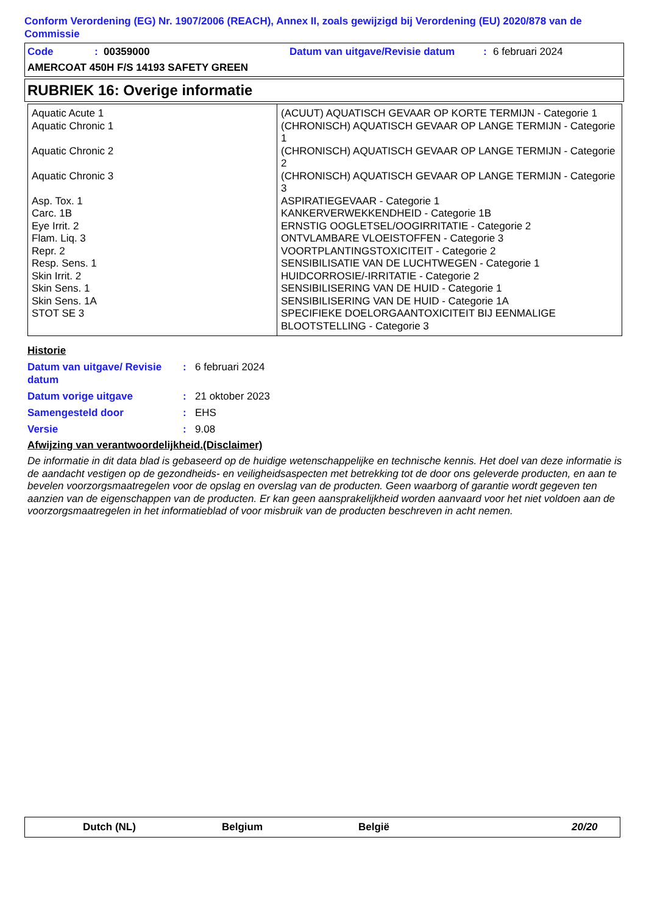Conform Verordening (EG) Nr. 1907/2006 (REACH), Annex II, zoals gewijzigd bij Verordening (EU) 2020/878 van de Commissie
Code: 00359000 Datum van uitgave/Revisie datum: 6 februari 2024
AMERCOAT 450H F/S 14193 SAFETY GREEN
RUBRIEK 16: Overige informatie
| Aquatic Acute 1 Aquatic Chronic 1 Aquatic Chronic 2 Aquatic Chronic 3 Asp. Tox. 1 Carc. 1B Eye Irrit. 2 Flam. Liq. 3 Repr. 2 Resp. Sens. 1 Skin Irrit. 2 Skin Sens. 1 Skin Sens. 1A STOT SE 3 | (ACUUT) AQUATISCH GEVAAR OP KORTE TERMIJN - Categorie 1 (CHRONISCH) AQUATISCH GEVAAR OP LANGE TERMIJN - Categorie 1 (CHRONISCH) AQUATISCH GEVAAR OP LANGE TERMIJN - Categorie 2 (CHRONISCH) AQUATISCH GEVAAR OP LANGE TERMIJN - Categorie 3 ASPIRATIEGEVAAR - Categorie 1 KANKERVERWEKKENDHEID - Categorie 1B ERNSTIG OOGLETSEL/OOGIRRITATIE - Categorie 2 ONTVLAMBARE VLOEISTOFFEN - Categorie 3 VOORTPLANTINGSTOXICITEIT - Categorie 2 SENSIBILISATIE VAN DE LUCHTWEGEN - Categorie 1 HUIDCORROSIE/-IRRITATIE - Categorie 2 SENSIBILISERING VAN DE HUID - Categorie 1 SENSIBILISERING VAN DE HUID - Categorie 1A SPECIFIEKE DOELORGAANTOXICITEIT BIJ EENMALIGE BLOOTSTELLING - Categorie 3 |
Historie
Datum van uitgave/ Revisie datum: 6 februari 2024
Datum vorige uitgave: 21 oktober 2023
Samengesteld door: EHS
Versie: 9.08
Afwijzing van verantwoordelijkheid.(Disclaimer)
De informatie in dit data blad is gebaseerd op de huidige wetenschappelijke en technische kennis. Het doel van deze informatie is de aandacht vestigen op de gezondheids- en veiligheidsaspecten met betrekking tot de door ons geleverde producten, en aan te bevelen voorzorgsmaatregelen voor de opslag en overslag van de producten. Geen waarborg of garantie wordt gegeven ten aanzien van de eigenschappen van de producten. Er kan geen aansprakelijkheid worden aanvaard voor het niet voldoen aan de voorzorgsmaatregelen in het informatieblad of voor misbruik van de producten beschreven in acht nemen.
Dutch (NL) Belgium België 20/20